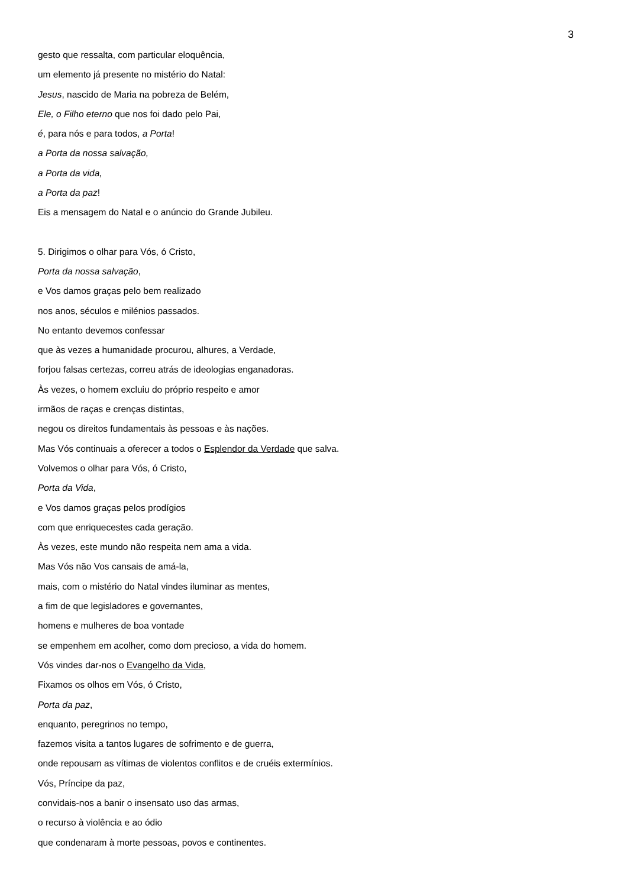3
gesto que ressalta, com particular eloquência,
um elemento já presente no mistério do Natal:
Jesus, nascido de Maria na pobreza de Belém,
Ele, o Filho eterno que nos foi dado pelo Pai,
é, para nós e para todos, a Porta!
a Porta da nossa salvação,
a Porta da vida,
a Porta da paz!
Eis a mensagem do Natal e o anúncio do Grande Jubileu.
5. Dirigimos o olhar para Vós, ó Cristo,
Porta da nossa salvação,
e Vos damos graças pelo bem realizado
nos anos, séculos e milénios passados.
No entanto devemos confessar
que às vezes a humanidade procurou, alhures, a Verdade,
forjou falsas certezas, correu atrás de ideologias enganadoras.
Às vezes, o homem excluiu do próprio respeito e amor
irmãos de raças e crenças distintas,
negou os direitos fundamentais às pessoas e às nações.
Mas Vós continuais a oferecer a todos o Esplendor da Verdade que salva.
Volvemos o olhar para Vós, ó Cristo,
Porta da Vida,
e Vos damos graças pelos prodígios
com que enriquecestes cada geração.
Às vezes, este mundo não respeita nem ama a vida.
Mas Vós não Vos cansais de amá-la,
mais, com o mistério do Natal vindes iluminar as mentes,
a fim de que legisladores e governantes,
homens e mulheres de boa vontade
se empenhem em acolher, como dom precioso, a vida do homem.
Vós vindes dar-nos o Evangelho da Vida,
Fixamos os olhos em Vós, ó Cristo,
Porta da paz,
enquanto, peregrinos no tempo,
fazemos visita a tantos lugares de sofrimento e de guerra,
onde repousam as vítimas de violentos conflitos e de cruéis extermínios.
Vós, Príncipe da paz,
convidais-nos a banir o insensato uso das armas,
o recurso à violência e ao ódio
que condenaram à morte pessoas, povos e continentes.